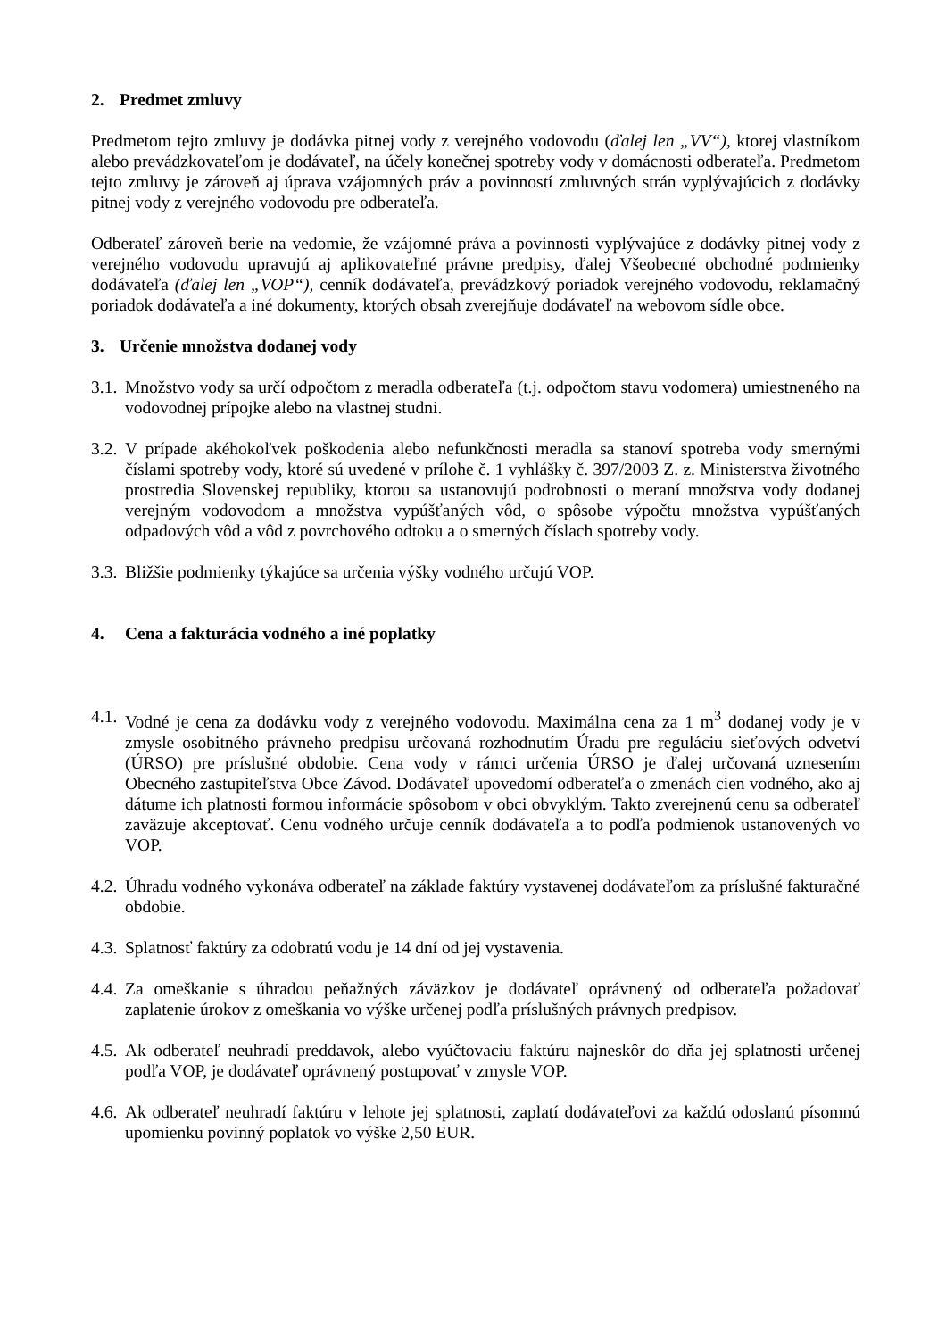2. Predmet zmluvy
Predmetom tejto zmluvy je dodávka pitnej vody z verejného vodovodu (ďalej len „VV“), ktorej vlastníkom alebo prevádzkovateľom je dodávateľ, na účely konečnej spotreby vody v domácnosti odberateľa. Predmetom tejto zmluvy je zároveň aj úprava vzájomných práv a povinností zmluvných strán vyplývajúcich z dodávky pitnej vody z verejného vodovodu pre odberateľa.
Odberateľ zároveň berie na vedomie, že vzájomné práva a povinnosti vyplývajúce z dodávky pitnej vody z verejného vodovodu upravujú aj aplikovateľné právne predpisy, ďalej Všeobecné obchodné podmienky dodávateľa (ďalej len „VOP“), cenník dodávateľa, prevádzkový poriadok verejného vodovodu, reklamačný poriadok dodávateľa a iné dokumenty, ktorých obsah zverejňuje dodávateľ na webovom sídle obce.
3. Určenie množstva dodanej vody
3.1. Množstvo vody sa určí odpočtom z meradla odberateľa (t.j. odpočtom stavu vodomera) umiestneného na vodovodnej prípojke alebo na vlastnej studni.
3.2. V prípade akéhokoľvek poškodenia alebo nefunkčnosti meradla sa stanoví spotreba vody smernými číslami spotreby vody, ktoré sú uvedené v prílohe č. 1 vyhlášky č. 397/2003 Z. z. Ministerstva životného prostredia Slovenskej republiky, ktorou sa ustanovujú podrobnosti o meraní množstva vody dodanej verejným vodovodom a množstva vypúšťaných vôd, o spôsobe výpočtu množstva vypúšťaných odpadových vôd a vôd z povrchového odtoku a o smerných číslach spotreby vody.
3.3. Bližšie podmienky týkajúce sa určenia výšky vodného určujú VOP.
4. Cena a fakturácia vodného a iné poplatky
4.1. Vodné je cena za dodávku vody z verejného vodovodu. Maximálna cena za 1 m<sup>3</sup> dodanej vody je v zmysle osobitného právneho predpisu určovaná rozhodnutím Úradu pre reguláciu sieťových odvetví (ÚRSO) pre príslušné obdobie. Cena vody v rámci určenia ÚRSO je ďalej určovaná uznesením Obecného zastupiteľstva Obce Závod. Dodávateľ upovedomí odberateľa o zmenách cien vodného, ako aj dátume ich platnosti formou informácie spôsobom v obci obvyklým. Takto zverejnenú cenu sa odberateľ zaväzuje akceptovať. Cenu vodného určuje cenník dodávateľa a to podľa podmienok ustanovených vo VOP.
4.2. Úhradu vodného vykonáva odberateľ na základe faktúry vystavenej dodávateľom za príslušné fakturačné obdobie.
4.3. Splatnosť faktúry za odobratú vodu je 14 dní od jej vystavenia.
4.4. Za omeškanie s úhradou peňažných záväzkov je dodávateľ oprávnený od odberateľa požadovať zaplatenie úrokov z omeškania vo výške určenej podľa príslušných právnych predpisov.
4.5. Ak odberateľ neuhradí preddavok, alebo vyúčtovaciu faktúru najneskôr do dňa jej splatnosti určenej podľa VOP, je dodávateľ oprávnený postupovať v zmysle VOP.
4.6. Ak odberateľ neuhradí faktúru v lehote jej splatnosti, zaplatí dodávateľovi za každú odoslanú písomnú upomienku povinný poplatok vo výške 2,50 EUR.